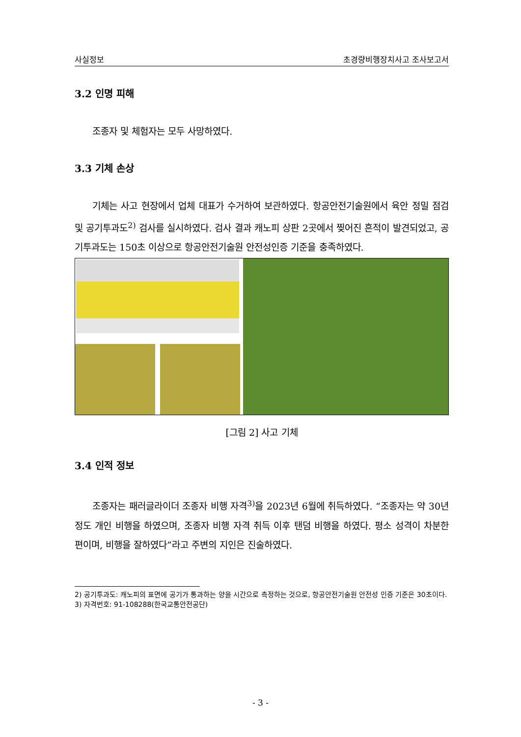사실정보 초경량비행장치사고 조사보고서
3.2 인명 피해
조종자 및 체험자는 모두 사망하였다.
3.3 기체 손상
기체는 사고 현장에서 업체 대표가 수거하여 보관하였다. 항공안전기술원에서 육안 정밀 점검 및 공기투과도<sup>2)</sup> 검사를 실시하였다. 검사 결과 캐노피 상판 2곳에서 찢어진 흔적이 발견되었고, 공기투과도는 150초 이상으로 항공안전기술원 안전성인증 기준을 충족하였다.
[그림 2] 사고 기체
3.4 인적 정보
조종자는 패러글라이더 조종자 비행 자격<sup>3)</sup>을 2023년 6월에 취득하였다. “조종자는 약 30년 정도 개인 비행을 하였으며, 조종자 비행 자격 취득 이후 탠덤 비행을 하였다. 평소 성격이 차분한 편이며, 비행을 잘하였다”라고 주변의 지인은 진술하였다.
2) 공기투과도: 캐노피의 표면에 공기가 통과하는 양을 시간으로 측정하는 것으로, 항공안전기술원 안전성 인증 기준은 30초이다.
3) 자격번호: 91-108288(한국교통안전공단)
- 3 -